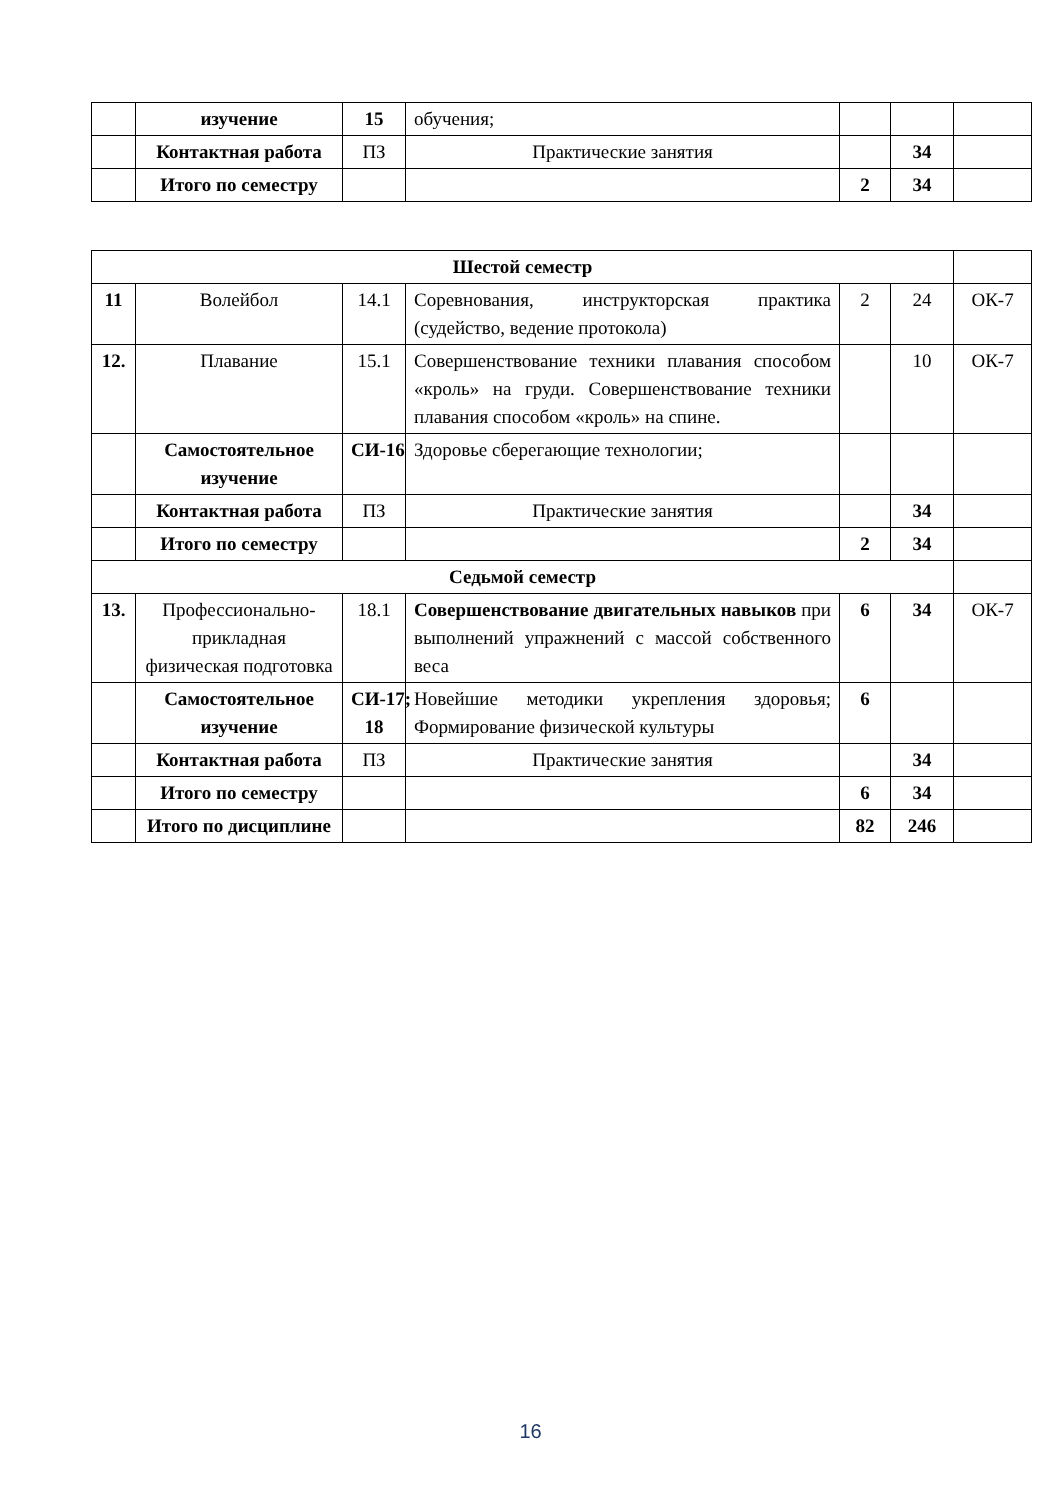| | изучение | 15 | обучения; | | | |
| | Контактная работа | ПЗ | Практические занятия | | 34 | |
| | Итого по семестру | | | 2 | 34 | |
| Шестой семестр | | | | | | |
| 11 | Волейбол | 14.1 | Соревнования, инструкторская практика (судейство, ведение протокола) | 2 | 24 | ОК-7 |
| 12. | Плавание | 15.1 | Совершенствование техники плавания способом «кроль» на груди. Совершенствование техники плавания способом «кроль» на спине. | | 10 | ОК-7 |
| | Самостоятельное изучение | СИ-16 | Здоровье сберегающие технологии; | | | |
| | Контактная работа | ПЗ | Практические занятия | | 34 | |
| | Итого по семестру | | | 2 | 34 | |
| Седьмой семестр | | | | | | |
| 13. | Профессионально-прикладная физическая подготовка | 18.1 | Совершенствование двигательных навыков при выполнений упражнений с массой собственного веса | 6 | 34 | ОК-7 |
| | Самостоятельное изучение | СИ-17; 18 | Новейшие методики укрепления здоровья; Формирование физической культуры | 6 | | |
| | Контактная работа | ПЗ | Практические занятия | | 34 | |
| | Итого по семестру | | | 6 | 34 | |
| | Итого по дисциплине | | | 82 | 246 | |
16